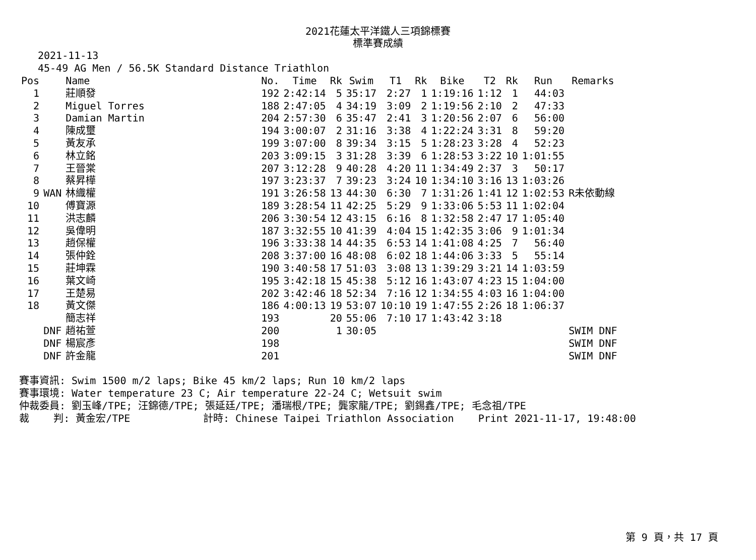2021花蓮太平洋鐵人三項錦標賽
標準賽成績
2021-11-13
45-49 AG Men / 56.5K Standard Distance Triathlon
| Pos | | Name | No. | Time | Rk | Swim | T1 | Rk | Bike | T2 | Rk | Run | Remarks |
| --- | --- | --- | --- | --- | --- | --- | --- | --- | --- | --- | --- | --- | --- |
| 1 | | 莊順發 | 192 | 2:42:14 | 5 | 35:17 | 2:27 | 1 | 1:19:16 | 1:12 | 1 | 44:03 | |
| 2 | | Miguel Torres | 188 | 2:47:05 | 4 | 34:19 | 3:09 | 2 | 1:19:56 | 2:10 | 2 | 47:33 | |
| 3 | | Damian Martin | 204 | 2:57:30 | 6 | 35:47 | 2:41 | 3 | 1:20:56 | 2:07 | 6 | 56:00 | |
| 4 | | 陳成璽 | 194 | 3:00:07 | 2 | 31:16 | 3:38 | 4 | 1:22:24 | 3:31 | 8 | 59:20 | |
| 5 | | 黃友承 | 199 | 3:07:00 | 8 | 39:34 | 3:15 | 5 | 1:28:23 | 3:28 | 4 | 52:23 | |
| 6 | | 林立銘 | 203 | 3:09:15 | 3 | 31:28 | 3:39 | 6 | 1:28:53 | 3:22 | 10 | 1:01:55 | |
| 7 | | 王晉棠 | 207 | 3:12:28 | 9 | 40:28 | 4:20 | 11 | 1:34:49 | 2:37 | 3 | 50:17 | |
| 8 | | 蔡昇樺 | 197 | 3:23:37 | 7 | 39:23 | 3:24 | 10 | 1:34:10 | 3:16 | 13 | 1:03:26 | |
| 9 | WAN | 林織權 | 191 | 3:26:58 | 13 | 44:30 | 6:30 | 7 | 1:31:26 | 1:41 | 12 | 1:02:53 | R未依動線 |
| 10 | | 傅寶源 | 189 | 3:28:54 | 11 | 42:25 | 5:29 | 9 | 1:33:06 | 5:53 | 11 | 1:02:04 | |
| 11 | | 洪志麟 | 206 | 3:30:54 | 12 | 43:15 | 6:16 | 8 | 1:32:58 | 2:47 | 17 | 1:05:40 | |
| 12 | | 吳偉明 | 187 | 3:32:55 | 10 | 41:39 | 4:04 | 15 | 1:42:35 | 3:06 | 9 | 1:01:34 | |
| 13 | | 趙保權 | 196 | 3:33:38 | 14 | 44:35 | 6:53 | 14 | 1:41:08 | 4:25 | 7 | 56:40 | |
| 14 | | 張仲銓 | 208 | 3:37:00 | 16 | 48:08 | 6:02 | 18 | 1:44:06 | 3:33 | 5 | 55:14 | |
| 15 | | 莊坤霖 | 190 | 3:40:58 | 17 | 51:03 | 3:08 | 13 | 1:39:29 | 3:21 | 14 | 1:03:59 | |
| 16 | | 葉文崎 | 195 | 3:42:18 | 15 | 45:38 | 5:12 | 16 | 1:43:07 | 4:23 | 15 | 1:04:00 | |
| 17 | | 王楚易 | 202 | 3:42:46 | 18 | 52:34 | 7:16 | 12 | 1:34:55 | 4:03 | 16 | 1:04:00 | |
| 18 | | 黃文傑 | 186 | 4:00:13 | 19 | 53:07 | 10:10 | 19 | 1:47:55 | 2:26 | 18 | 1:06:37 | |
| | | 簡志祥 | 193 | | 20 | 55:06 | 7:10 | 17 | 1:43:42 | 3:18 | | | |
| | DNF | 趙祐萱 | 200 | | 1 | 30:05 | | | | | | | SWIM DNF |
| | DNF | 楊宸彥 | 198 | | | | | | | | | | SWIM DNF |
| | DNF | 許金龍 | 201 | | | | | | | | | | SWIM DNF |
賽事資訊: Swim 1500 m/2 laps; Bike 45 km/2 laps; Run 10 km/2 laps 賽事環境: Water temperature 23 C; Air temperature 22-24 C; Wetsuit swim 仲裁委員: 劉玉峰/TPE; 汪錦德/TPE; 張延廷/TPE; 潘瑞根/TPE; 龔家龍/TPE; 劉錫鑫/TPE; 毛念祖/TPE 裁 判: 黃金宏/TPE 計時: Chinese Taipei Triathlon Association Print 2021-11-17, 19:48:00
第 9 頁，共 17 頁